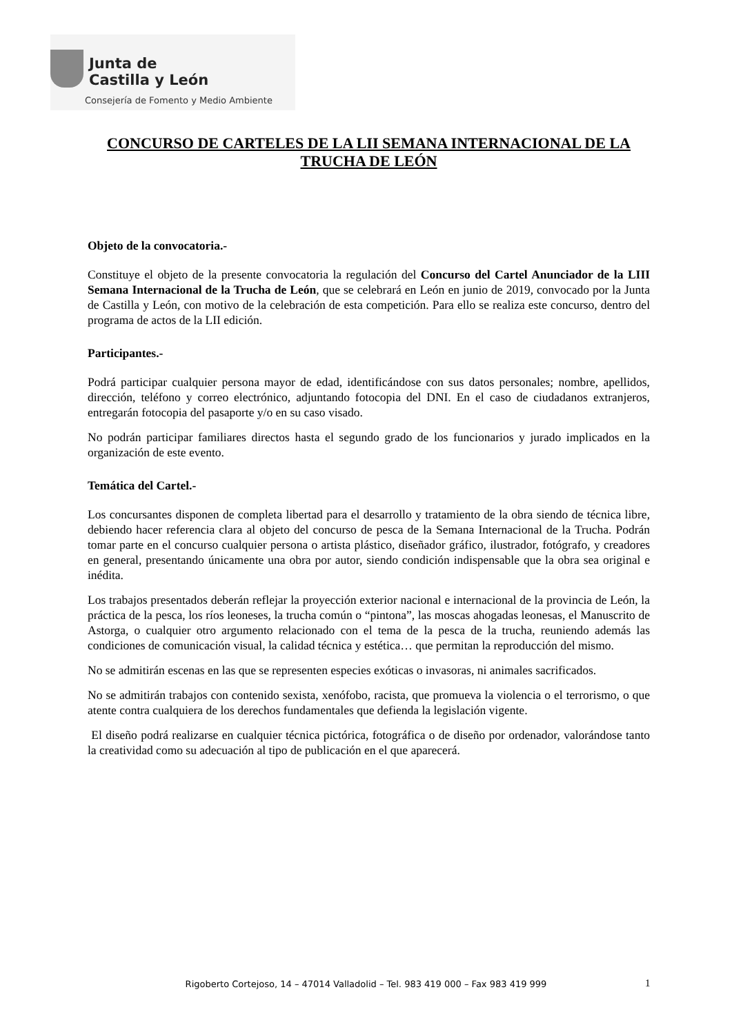Junta de
Castilla y León
Consejería de Fomento y Medio Ambiente
CONCURSO DE CARTELES DE LA LII SEMANA INTERNACIONAL DE LA TRUCHA DE LEÓN
Objeto de la convocatoria.-
Constituye el objeto de la presente convocatoria la regulación del Concurso del Cartel Anunciador de la LIII Semana Internacional de la Trucha de León, que se celebrará en León en junio de 2019, convocado por la Junta de Castilla y León, con motivo de la celebración de esta competición. Para ello se realiza este concurso, dentro del programa de actos de la LII edición.
Participantes.-
Podrá participar cualquier persona mayor de edad, identificándose con sus datos personales; nombre, apellidos, dirección, teléfono y correo electrónico, adjuntando fotocopia del DNI. En el caso de ciudadanos extranjeros, entregarán fotocopia del pasaporte y/o en su caso visado.
No podrán participar familiares directos hasta el segundo grado de los funcionarios y jurado implicados en la organización de este evento.
Temática del Cartel.-
Los concursantes disponen de completa libertad para el desarrollo y tratamiento de la obra siendo de técnica libre, debiendo hacer referencia clara al objeto del concurso de pesca de la Semana Internacional de la Trucha. Podrán tomar parte en el concurso cualquier persona o artista plástico, diseñador gráfico, ilustrador, fotógrafo, y creadores en general, presentando únicamente una obra por autor, siendo condición indispensable que la obra sea original e inédita.
Los trabajos presentados deberán reflejar la proyección exterior nacional e internacional de la provincia de León, la práctica de la pesca, los ríos leoneses, la trucha común o “pintona”, las moscas ahogadas leonesas, el Manuscrito de Astorga, o cualquier otro argumento relacionado con el tema de la pesca de la trucha, reuniendo además las condiciones de comunicación visual, la calidad técnica y estética… que permitan la reproducción del mismo.
No se admitirán escenas en las que se representen especies exóticas o invasoras, ni animales sacrificados.
No se admitirán trabajos con contenido sexista, xenófobo, racista, que promueva la violencia o el terrorismo, o que atente contra cualquiera de los derechos fundamentales que defienda la legislación vigente.
El diseño podrá realizarse en cualquier técnica pictórica, fotográfica o de diseño por ordenador, valorándose tanto la creatividad como su adecuación al tipo de publicación en el que aparecerá.
Rigoberto Cortejoso, 14 – 47014 Valladolid – Tel. 983 419 000 – Fax 983 419 999 1